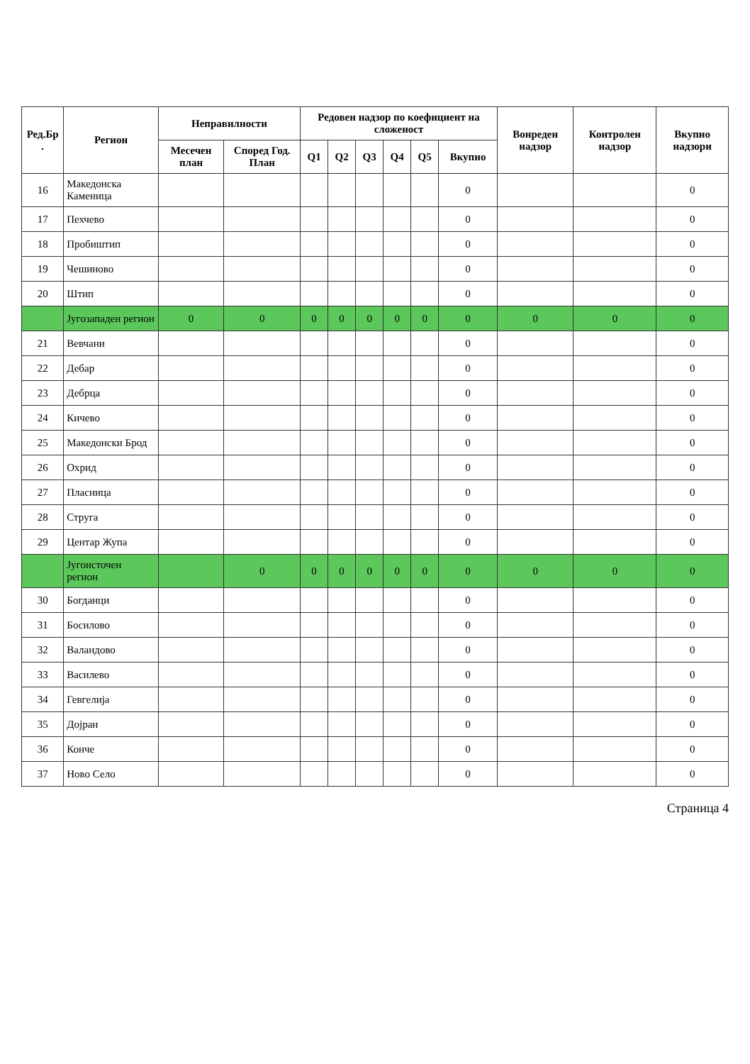| Ред.Бр . | Регион | Неправилности | | Редовен надзор по коефициент на сложеност | | | | | | Вонреден надзор | Контролен надзор | Вкупно надзори |
| --- | --- | --- | --- | --- | --- | --- | --- | --- | --- | --- | --- | --- |
| | | Месечен план | Според Год. План | Q1 | Q2 | Q3 | Q4 | Q5 | Вкупно | | | |
| 16 | Македонска Каменица | | | | | | | | 0 | | | 0 |
| 17 | Пехчево | | | | | | | | 0 | | | 0 |
| 18 | Пробиштип | | | | | | | | 0 | | | 0 |
| 19 | Чешиново | | | | | | | | 0 | | | 0 |
| 20 | Штип | | | | | | | | 0 | | | 0 |
| | Југозападен регион | 0 | 0 | 0 | 0 | 0 | 0 | 0 | 0 | 0 | 0 | 0 |
| 21 | Вевчани | | | | | | | | 0 | | | 0 |
| 22 | Дебар | | | | | | | | 0 | | | 0 |
| 23 | Дебрца | | | | | | | | 0 | | | 0 |
| 24 | Кичево | | | | | | | | 0 | | | 0 |
| 25 | Македонски Брод | | | | | | | | 0 | | | 0 |
| 26 | Охрид | | | | | | | | 0 | | | 0 |
| 27 | Пласница | | | | | | | | 0 | | | 0 |
| 28 | Струга | | | | | | | | 0 | | | 0 |
| 29 | Центар Жупа | | | | | | | | 0 | | | 0 |
| | Југоисточен регион | | 0 | 0 | 0 | 0 | 0 | 0 | 0 | 0 | 0 | 0 |
| 30 | Богданци | | | | | | | | 0 | | | 0 |
| 31 | Босилово | | | | | | | | 0 | | | 0 |
| 32 | Валандово | | | | | | | | 0 | | | 0 |
| 33 | Василево | | | | | | | | 0 | | | 0 |
| 34 | Гевгелија | | | | | | | | 0 | | | 0 |
| 35 | Дојран | | | | | | | | 0 | | | 0 |
| 36 | Конче | | | | | | | | 0 | | | 0 |
| 37 | Ново Село | | | | | | | | 0 | | | 0 |
Страница 4